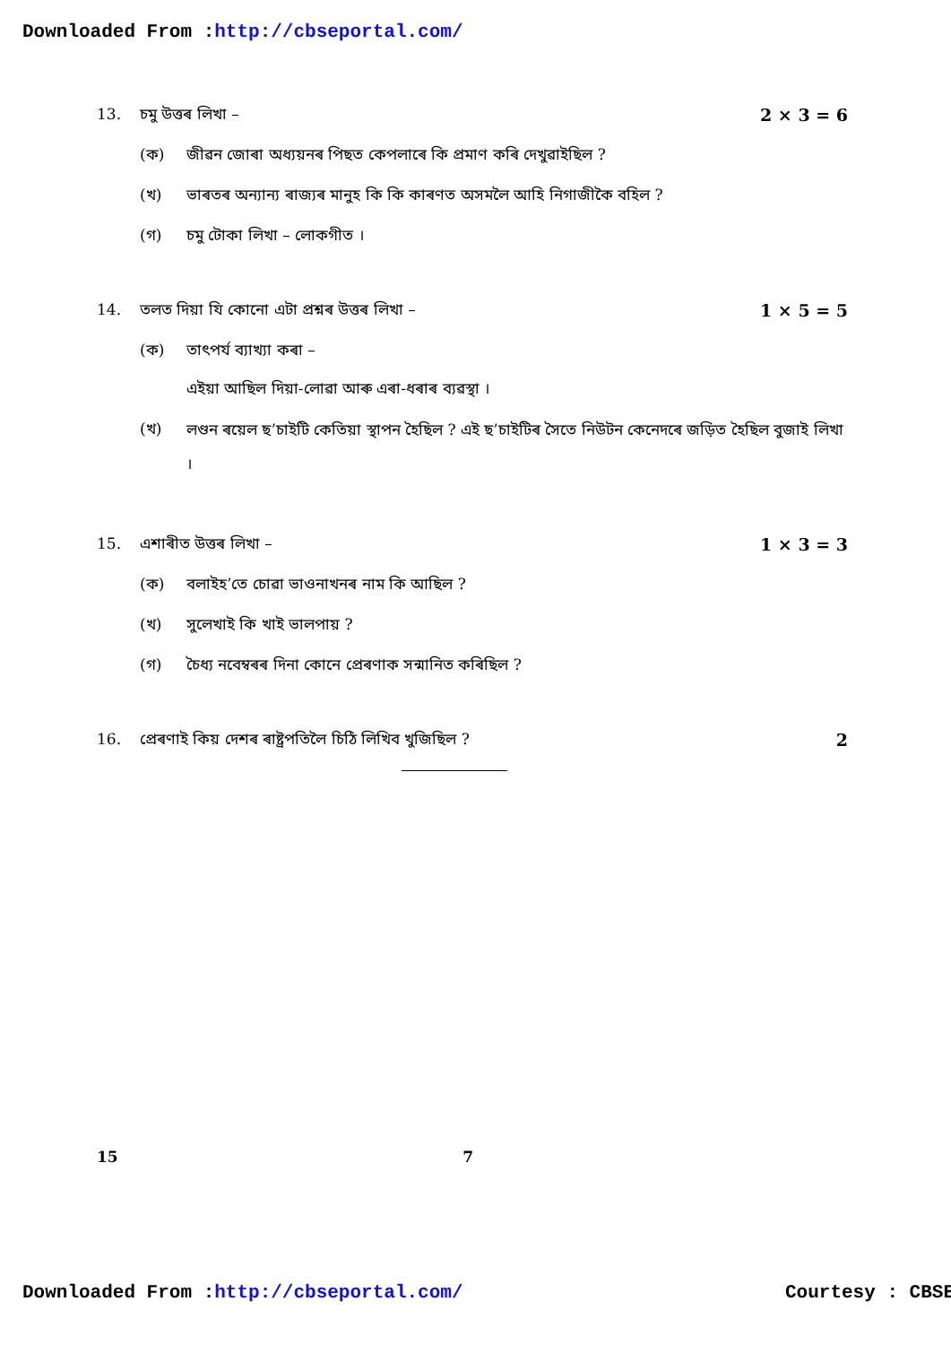Downloaded From :http://cbseportal.com/
13. চমু উত্তৰ লিখা – 2 × 3 = 6
(ক) জীৱন জোৰা অধ্যয়নৰ পিছত কেপলাৰে কি প্ৰমাণ কৰি দেখুৱাইছিল ?
(খ) ভাৰতৰ অন্যান্য ৰাজ্যৰ মানুহ কি কি কাৰণত অসমলৈ আহি নিগাজীকৈ বহিল ?
(গ) চমু টোকা লিখা – লোকগীত ।
14. তলত দিয়া যি কোনো এটা প্ৰশ্নৰ উত্তৰ লিখা –
1 × 5 = 5
(ক) তাৎপৰ্য ব্যাখ্যা কৰা –
এইয়া আছিল দিয়া-লোৱা আৰু এৰা-ধৰাৰ ব্যৱস্থা ।
(খ)
লণ্ডন ৰয়েল ছ’চাইটি কেতিয়া স্থাপন হৈছিল ? এই ছ’চাইটিৰ সৈতে নিউটন কেনেদৰে জড়িত হৈছিল বুজাই লিখা ।
15. এশাৰীত উত্তৰ লিখা – 1 × 3 = 3
(ক) বলাইহ’তে চোৱা ভাওনাখনৰ নাম কি আছিল ?
(খ) সুলেখাই কি খাই ভালপায় ?
(গ) চৈধ্য নবেম্বৰৰ দিনা কোনে প্ৰেৰণাক সন্মানিত কৰিছিল ?
16. প্ৰেৰণাই কিয় দেশৰ ৰাষ্ট্ৰপতিলৈ চিঠি লিখিব খুজিছিল ?
2
15 7
Downloaded From :http://cbseportal.com/ Courtesy : CBSE